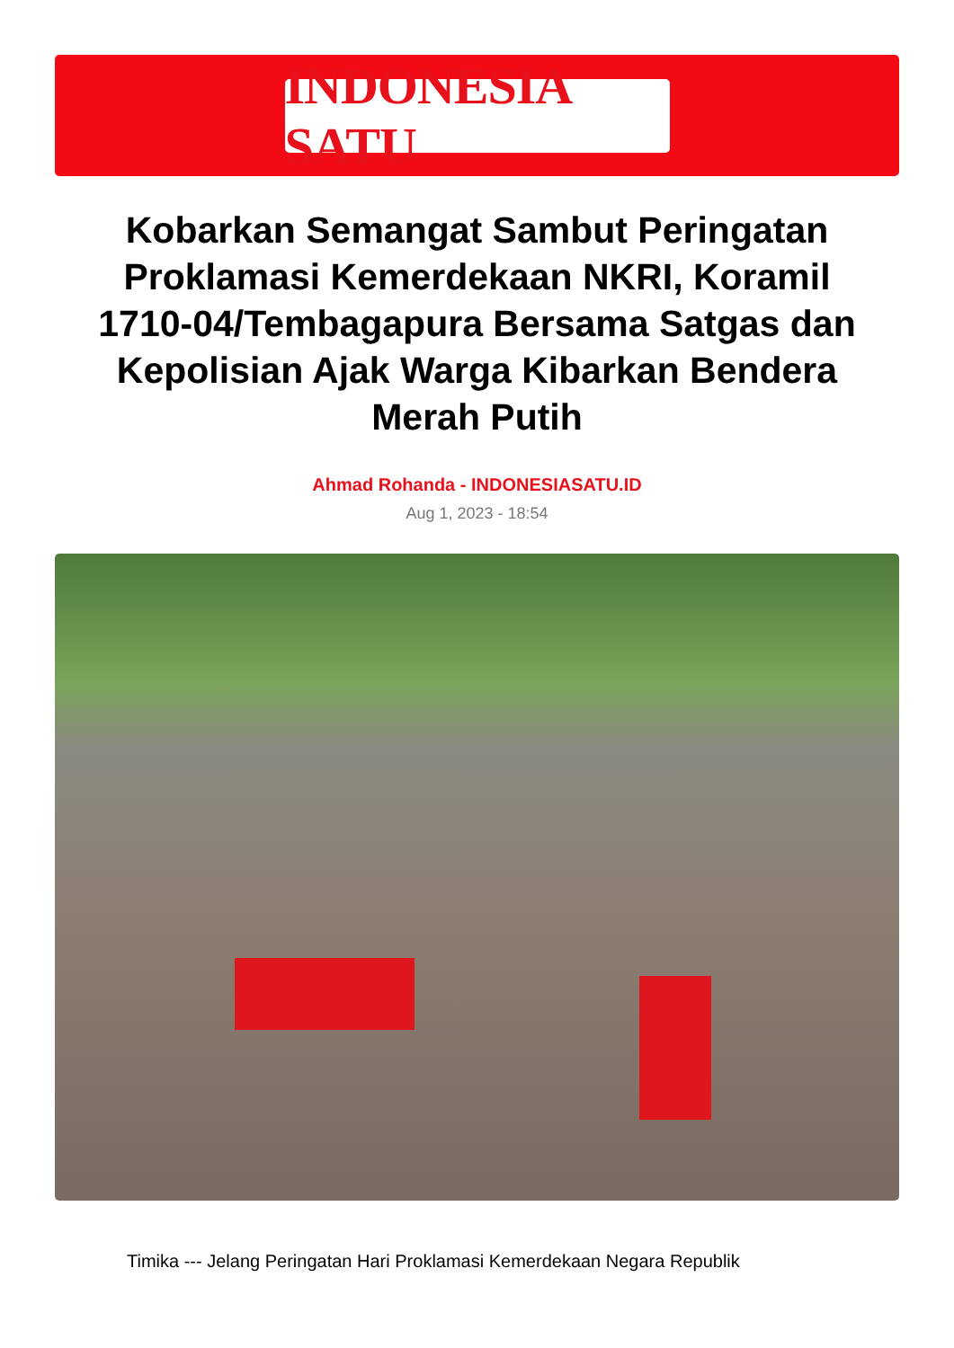INDONESIA SATU
Kobarkan Semangat Sambut Peringatan Proklamasi Kemerdekaan NKRI, Koramil 1710-04/Tembagapura Bersama Satgas dan Kepolisian Ajak Warga Kibarkan Bendera Merah Putih
Ahmad Rohanda - INDONESIASATU.ID
Aug 1, 2023 - 18:54
Timika --- Jelang Peringatan Hari Proklamasi Kemerdekaan Negara Republik